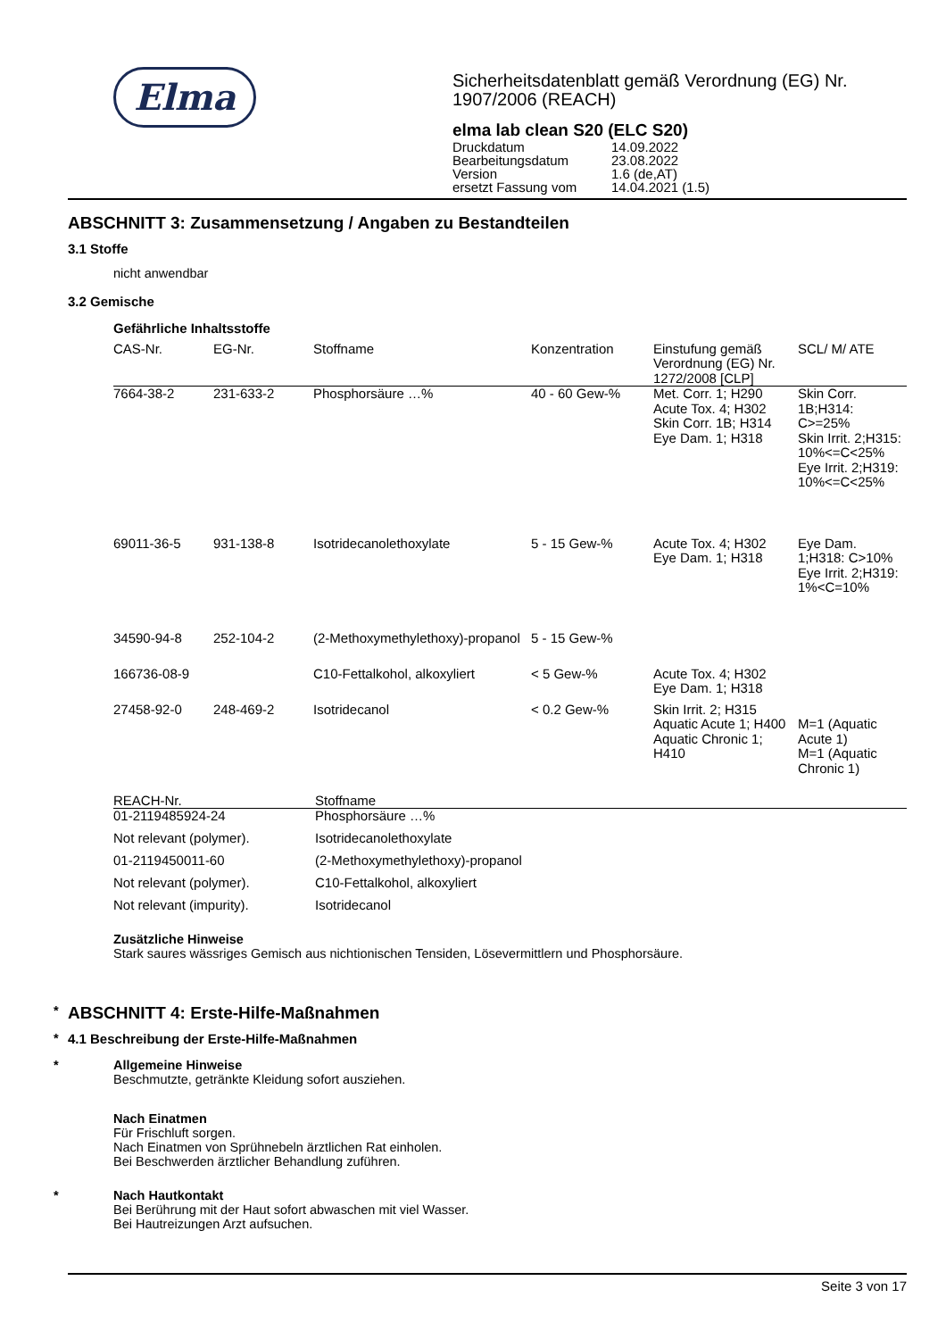Elma
Sicherheitsdatenblatt gemäß Verordnung (EG) Nr. 1907/2006 (REACH)
elma lab clean S20 (ELC S20)
| Druckdatum | 14.09.2022 |
| Bearbeitungsdatum | 23.08.2022 |
| Version | 1.6 (de,AT) |
| ersetzt Fassung vom | 14.04.2021 (1.5) |
ABSCHNITT 3: Zusammensetzung / Angaben zu Bestandteilen
3.1 Stoffe
nicht anwendbar
3.2 Gemische
Gefährliche Inhaltsstoffe
| CAS-Nr. | EG-Nr. | Stoffname | Konzentration | Einstufung gemäß Verordnung (EG) Nr. 1272/2008 [CLP] | SCL/ M/ ATE |
| --- | --- | --- | --- | --- | --- |
| 7664-38-2 | 231-633-2 | Phosphorsäure …% | 40 - 60 Gew-% | Met. Corr. 1; H290 Acute Tox. 4; H302 Skin Corr. 1B; H314 Eye Dam. 1; H318 | Skin Corr. 1B;H314: C>=25% Skin Irrit. 2;H315: 10%<=C<25% Eye Irrit. 2;H319: 10%<=C<25% |
| 69011-36-5 | 931-138-8 | Isotridecanolethoxylate | 5 - 15 Gew-% | Acute Tox. 4; H302 Eye Dam. 1; H318 | Eye Dam. 1;H318: C>10% Eye Irrit. 2;H319: 1%<C=10% |
| 34590-94-8 | 252-104-2 | (2-Methoxymethylethoxy)-propanol | 5 - 15 Gew-% | | |
| 166736-08-9 | | C10-Fettalkohol, alkoxyliert | < 5 Gew-% | Acute Tox. 4; H302 Eye Dam. 1; H318 | |
| 27458-92-0 | 248-469-2 | Isotridecanol | < 0.2 Gew-% | Skin Irrit. 2; H315 Aquatic Acute 1; H400 Aquatic Chronic 1; H410 | M=1 (Aquatic Acute 1) M=1 (Aquatic Chronic 1) |
| REACH-Nr. | Stoffname |
| --- | --- |
| 01-2119485924-24 | Phosphorsäure …% |
| Not relevant (polymer). | Isotridecanolethoxylate |
| 01-2119450011-60 | (2-Methoxymethylethoxy)-propanol |
| Not relevant (polymer). | C10-Fettalkohol, alkoxyliert |
| Not relevant (impurity). | Isotridecanol |
Zusätzliche Hinweise
Stark saures wässriges Gemisch aus nichtionischen Tensiden, Lösevermittlern und Phosphorsäure.
*
ABSCHNITT 4: Erste-Hilfe-Maßnahmen
*
4.1 Beschreibung der Erste-Hilfe-Maßnahmen
* Allgemeine Hinweise
Beschmutzte, getränkte Kleidung sofort ausziehen.
Nach Einatmen
Für Frischluft sorgen.
Nach Einatmen von Sprühnebeln ärztlichen Rat einholen.
Bei Beschwerden ärztlicher Behandlung zuführen.
* Nach Hautkontakt
Bei Berührung mit der Haut sofort abwaschen mit viel Wasser.
Bei Hautreizungen Arzt aufsuchen.
Seite 3 von 17